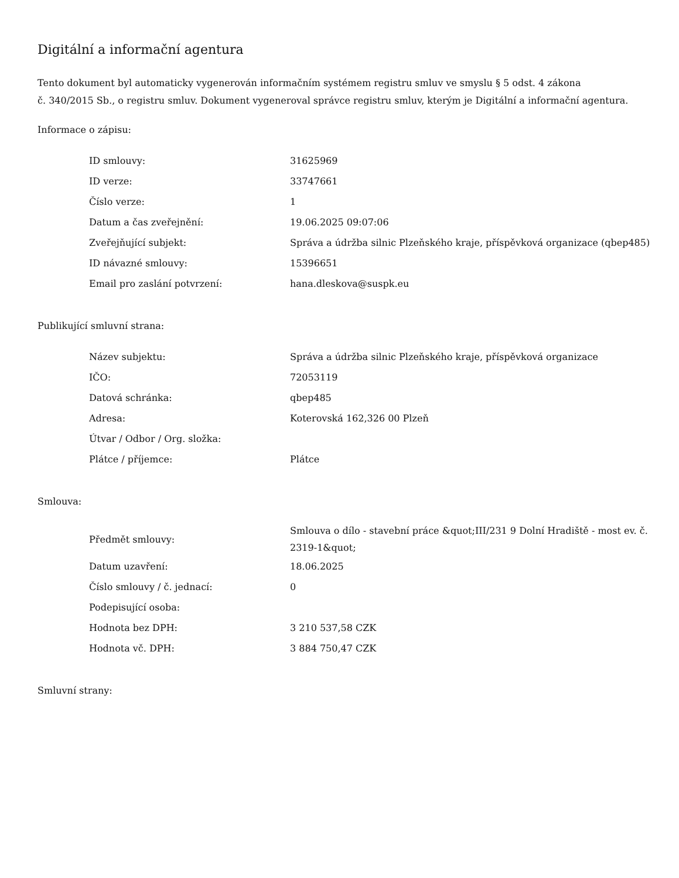Digitální a informační agentura
Tento dokument byl automaticky vygenerován informačním systémem registru smluv ve smyslu § 5 odst. 4 zákona
č. 340/2015 Sb., o registru smluv. Dokument vygeneroval správce registru smluv, kterým je Digitální a informační agentura.
Informace o zápisu:
| ID smlouvy: | 31625969 |
| ID verze: | 33747661 |
| Číslo verze: | 1 |
| Datum a čas zveřejnění: | 19.06.2025 09:07:06 |
| Zveřejňující subjekt: | Správa a údržba silnic Plzeňského kraje, příspěvková organizace (qbep485) |
| ID návazné smlouvy: | 15396651 |
| Email pro zaslání potvrzení: | hana.dleskova@suspk.eu |
Publikující smluvní strana:
| Název subjektu: | Správa a údržba silnic Plzeňského kraje, příspěvková organizace |
| IČO: | 72053119 |
| Datová schránka: | qbep485 |
| Adresa: | Koterovská 162,326 00 Plzeň |
| Útvar / Odbor / Org. složka: | |
| Plátce / příjemce: | Plátce |
Smlouva:
| Předmět smlouvy: | Smlouva o dílo - stavební práce &quot;III/231 9 Dolní Hradiště - most ev. č. 2319-1&quot; |
| Datum uzavření: | 18.06.2025 |
| Číslo smlouvy / č. jednací: | 0 |
| Podepisující osoba: | |
| Hodnota bez DPH: | 3 210 537,58 CZK |
| Hodnota vč. DPH: | 3 884 750,47 CZK |
Smluvní strany: